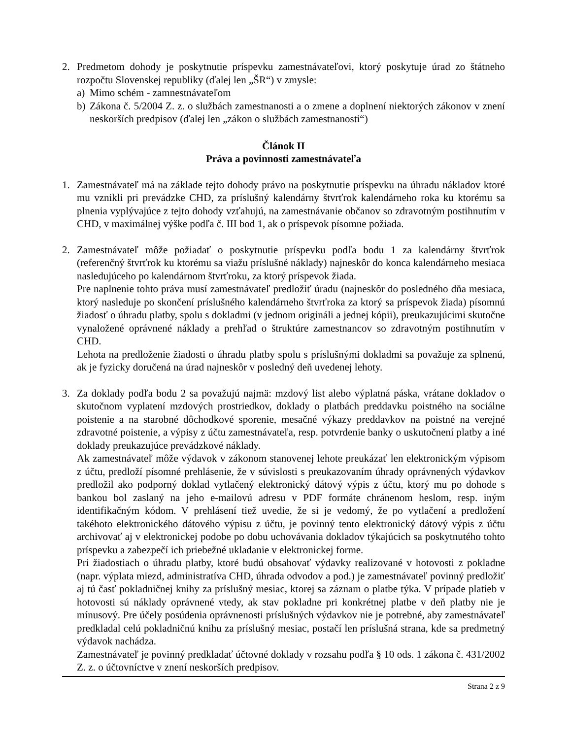2. Predmetom dohody je poskytnutie príspevku zamestnávateľovi, ktorý poskytuje úrad zo štátneho rozpočtu Slovenskej republiky (ďalej len „ŠR“) v zmysle:
a) Mimo schém - zamnestnávateľom
b) Zákona č. 5/2004 Z. z. o službách zamestnanosti a o zmene a doplnení niektorých zákonov v znení neskorších predpisov (ďalej len „zákon o službách zamestnanosti“)
Článok II
Práva a povinnosti zamestnávateľa
1. Zamestnávateľ má na základe tejto dohody právo na poskytnutie príspevku na úhradu nákladov ktoré mu vznikli pri prevádzke CHD, za príslušný kalendárny štvrťrok kalendárneho roka ku ktorému sa plnenia vyplývajúce z tejto dohody vzťahujú, na zamestnávanie občanov so zdravotným postihnutím v CHD, v maximálnej výške podľa č. III bod 1, ak o príspevok písomne požiada.
2. Zamestnávateľ môže požiadať o poskytnutie príspevku podľa bodu 1 za kalendárny štvrťrok (referenčný štvrťrok ku ktorému sa viažu príslušné náklady) najneskôr do konca kalendárneho mesiaca nasledujúceho po kalendárnom štvrťroku, za ktorý príspevok žiada.
Pre naplnenie tohto práva musí zamestnávateľ predložiť úradu (najneskôr do posledného dňa mesiaca, ktorý nasleduje po skončení príslušného kalendárneho štvrťroka za ktorý sa príspevok žiada) písomnú žiadosť o úhradu platby, spolu s dokladmi (v jednom origináli a jednej kópii), preukazujúcimi skutočne vynaložené oprávnené náklady a prehľad o štruktúre zamestnancov so zdravotným postihnutím v CHD.
Lehota na predloženie žiadosti o úhradu platby spolu s príslušnými dokladmi sa považuje za splnenú, ak je fyzicky doručená na úrad najneskôr v posledný deň uvedenej lehoty.
3. Za doklady podľa bodu 2 sa považujú najmä: mzdový list alebo výplatná páska, vrátane dokladov o skutočnom vyplatení mzdových prostriedkov, doklady o platbách preddavku poistného na sociálne poistenie a na starobné dôchodkové sporenie, mesačné výkazy preddavkov na poistné na verejné zdravotné poistenie, a výpisy z účtu zamestnávateľa, resp. potvrdenie banky o uskutočnení platby a iné doklady preukazujúce prevádzkové náklady.
Ak zamestnávateľ môže výdavok v zákonom stanovenej lehote preukázať len elektronickým výpisom z účtu, predloží písomné prehlásenie, že v súvislosti s preukazovaním úhrady oprávnených výdavkov predložil ako podporný doklad vytlačený elektronický dátový výpis z účtu, ktorý mu po dohode s bankou bol zaslaný na jeho e-mailovú adresu v PDF formáte chránenom heslom, resp. iným identifikačným kódom. V prehlásení tiež uvedie, že si je vedomý, že po vytlačení a predložení takéhoto elektronického dátového výpisu z účtu, je povinný tento elektronický dátový výpis z účtu archivovať aj v elektronickej podobe po dobu uchovávania dokladov týkajúcich sa poskytnutého tohto príspevku a zabezpečí ich priebežné ukladanie v elektronickej forme.
Pri žiadostiach o úhradu platby, ktoré budú obsahovať výdavky realizované v hotovosti z pokladne (napr. výplata miezd, administratíva CHD, úhrada odvodov a pod.) je zamestnávateľ povinný predložiť aj tú časť pokladničnej knihy za príslušný mesiac, ktorej sa záznam o platbe týka. V prípade platieb v hotovosti sú náklady oprávnené vtedy, ak stav pokladne pri konkrétnej platbe v deň platby nie je mínusový. Pre účely posúdenia oprávnenosti príslušných výdavkov nie je potrebné, aby zamestnávateľ predkladal celú pokladničnú knihu za príslušný mesiac, postačí len príslušná strana, kde sa predmetný výdavok nachádza.
Zamestnávateľ je povinný predkladať účtovné doklady v rozsahu podľa § 10 ods. 1 zákona č. 431/2002 Z. z. o účtovníctve v znení neskorších predpisov.
Strana 2 z 9